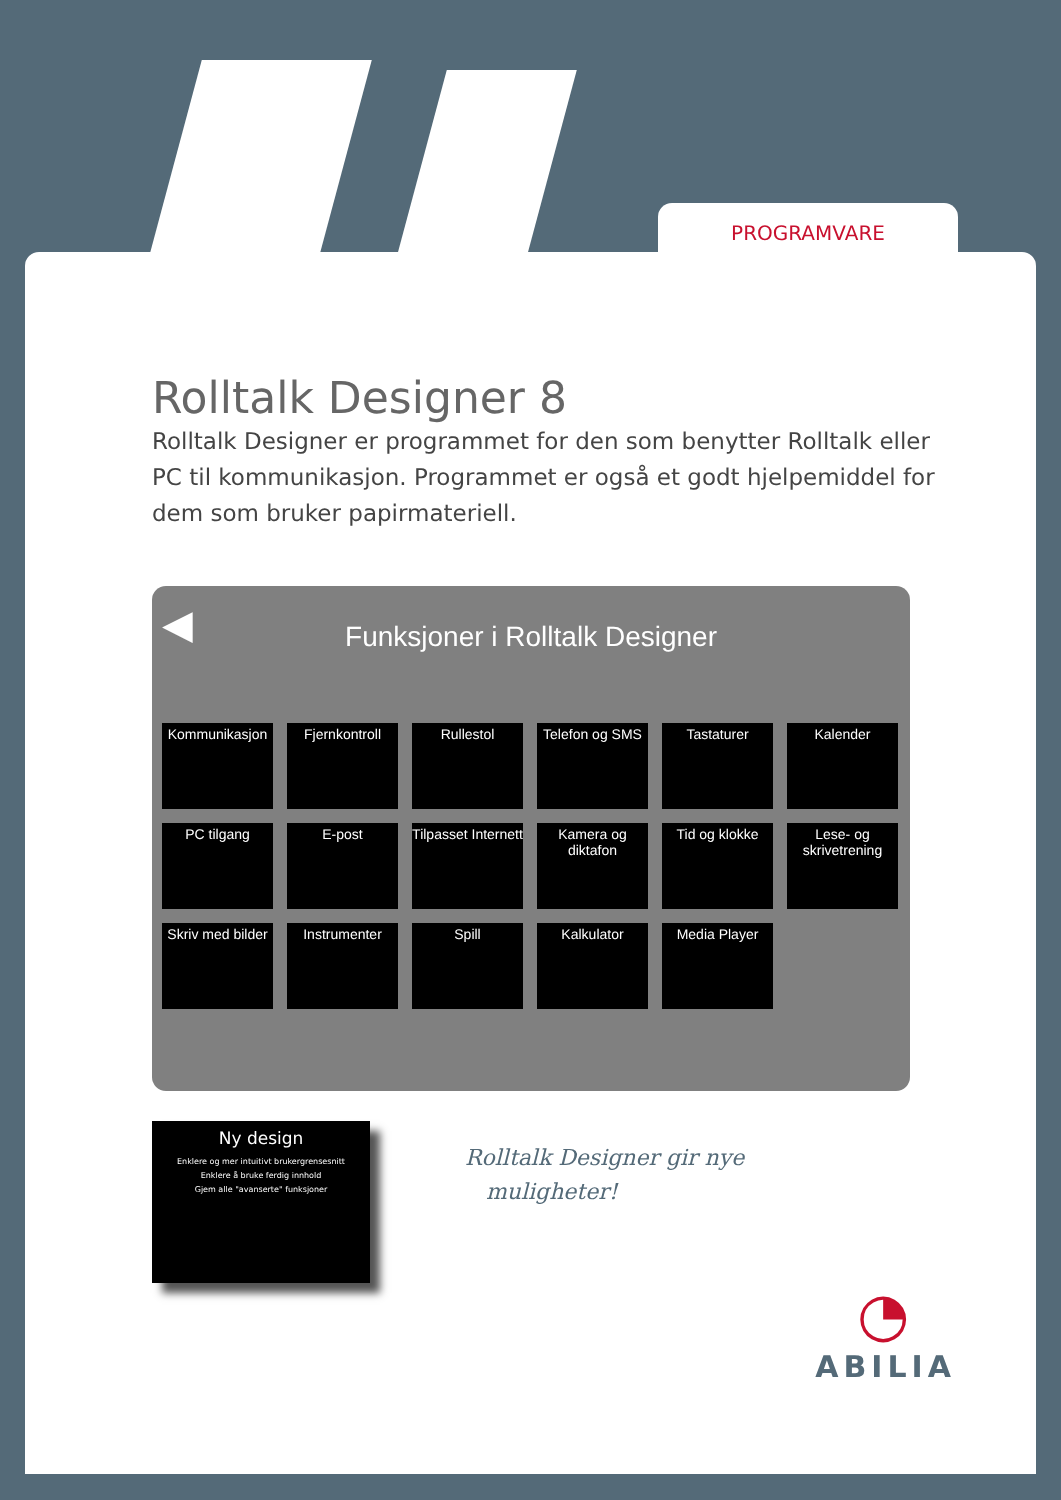PROGRAMVARE
Rolltalk Designer 8
Rolltalk Designer er programmet for den som benytter Rolltalk eller PC til kommunikasjon. Programmet er også et godt hjelpemiddel for dem som bruker papirmateriell.
◀
Funksjoner i Rolltalk Designer
Kommunikasjon
Fjernkontroll
Rullestol
Telefon og SMS
Tastaturer
Kalender
PC tilgang
E-post
Tilpasset Internett
Kamera og diktafon
Tid og klokke
Lese- og skrivetrening
Skriv med bilder
Instrumenter
Spill
Kalkulator
Media Player
Ny design
Enklere og mer intuitivt brukergrensesnitt
Enklere å bruke ferdig innhold
Gjem alle "avanserte" funksjoner
Rolltalk Designer gir nye
muligheter!
◔
ABILIA